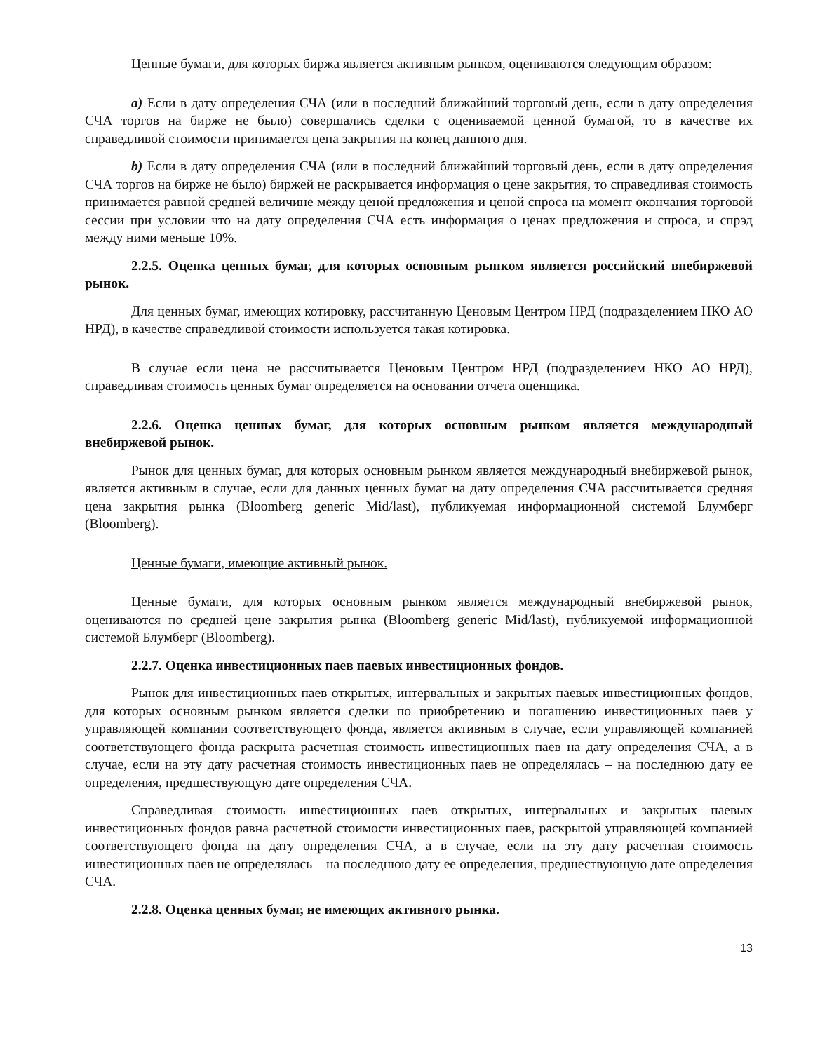Ценные бумаги, для которых биржа является активным рынком, оцениваются следующим образом:
a) Если в дату определения СЧА (или в последний ближайший торговый день, если в дату определения СЧА торгов на бирже не было) совершались сделки с оцениваемой ценной бумагой, то в качестве их справедливой стоимости принимается цена закрытия на конец данного дня.
b) Если в дату определения СЧА (или в последний ближайший торговый день, если в дату определения СЧА торгов на бирже не было) биржей не раскрывается информация о цене закрытия, то справедливая стоимость принимается равной средней величине между ценой предложения и ценой спроса на момент окончания торговой сессии при условии что на дату определения СЧА есть информация о ценах предложения и спроса, и спрэд между ними меньше 10%.
2.2.5. Оценка ценных бумаг, для которых основным рынком является российский внебиржевой рынок.
Для ценных бумаг, имеющих котировку, рассчитанную Ценовым Центром НРД (подразделением НКО АО НРД), в качестве справедливой стоимости используется такая котировка.
В случае если цена не рассчитывается Ценовым Центром НРД (подразделением НКО АО НРД), справедливая стоимость ценных бумаг определяется на основании отчета оценщика.
2.2.6. Оценка ценных бумаг, для которых основным рынком является международный внебиржевой рынок.
Рынок для ценных бумаг, для которых основным рынком является международный внебиржевой рынок, является активным в случае, если для данных ценных бумаг на дату определения СЧА рассчитывается средняя цена закрытия рынка (Bloomberg generic Mid/last), публикуемая информационной системой Блумберг (Bloomberg).
Ценные бумаги, имеющие активный рынок.
Ценные бумаги, для которых основным рынком является международный внебиржевой рынок, оцениваются по средней цене закрытия рынка (Bloomberg generic Mid/last), публикуемой информационной системой Блумберг (Bloomberg).
2.2.7. Оценка инвестиционных паев паевых инвестиционных фондов.
Рынок для инвестиционных паев открытых, интервальных и закрытых паевых инвестиционных фондов, для которых основным рынком является сделки по приобретению и погашению инвестиционных паев у управляющей компании соответствующего фонда, является активным в случае, если управляющей компанией соответствующего фонда раскрыта расчетная стоимость инвестиционных паев на дату определения СЧА, а в случае, если на эту дату расчетная стоимость инвестиционных паев не определялась – на последнюю дату ее определения, предшествующую дате определения СЧА.
Справедливая стоимость инвестиционных паев открытых, интервальных и закрытых паевых инвестиционных фондов равна расчетной стоимости инвестиционных паев, раскрытой управляющей компанией соответствующего фонда на дату определения СЧА, а в случае, если на эту дату расчетная стоимость инвестиционных паев не определялась – на последнюю дату ее определения, предшествующую дате определения СЧА.
2.2.8. Оценка ценных бумаг, не имеющих активного рынка.
13